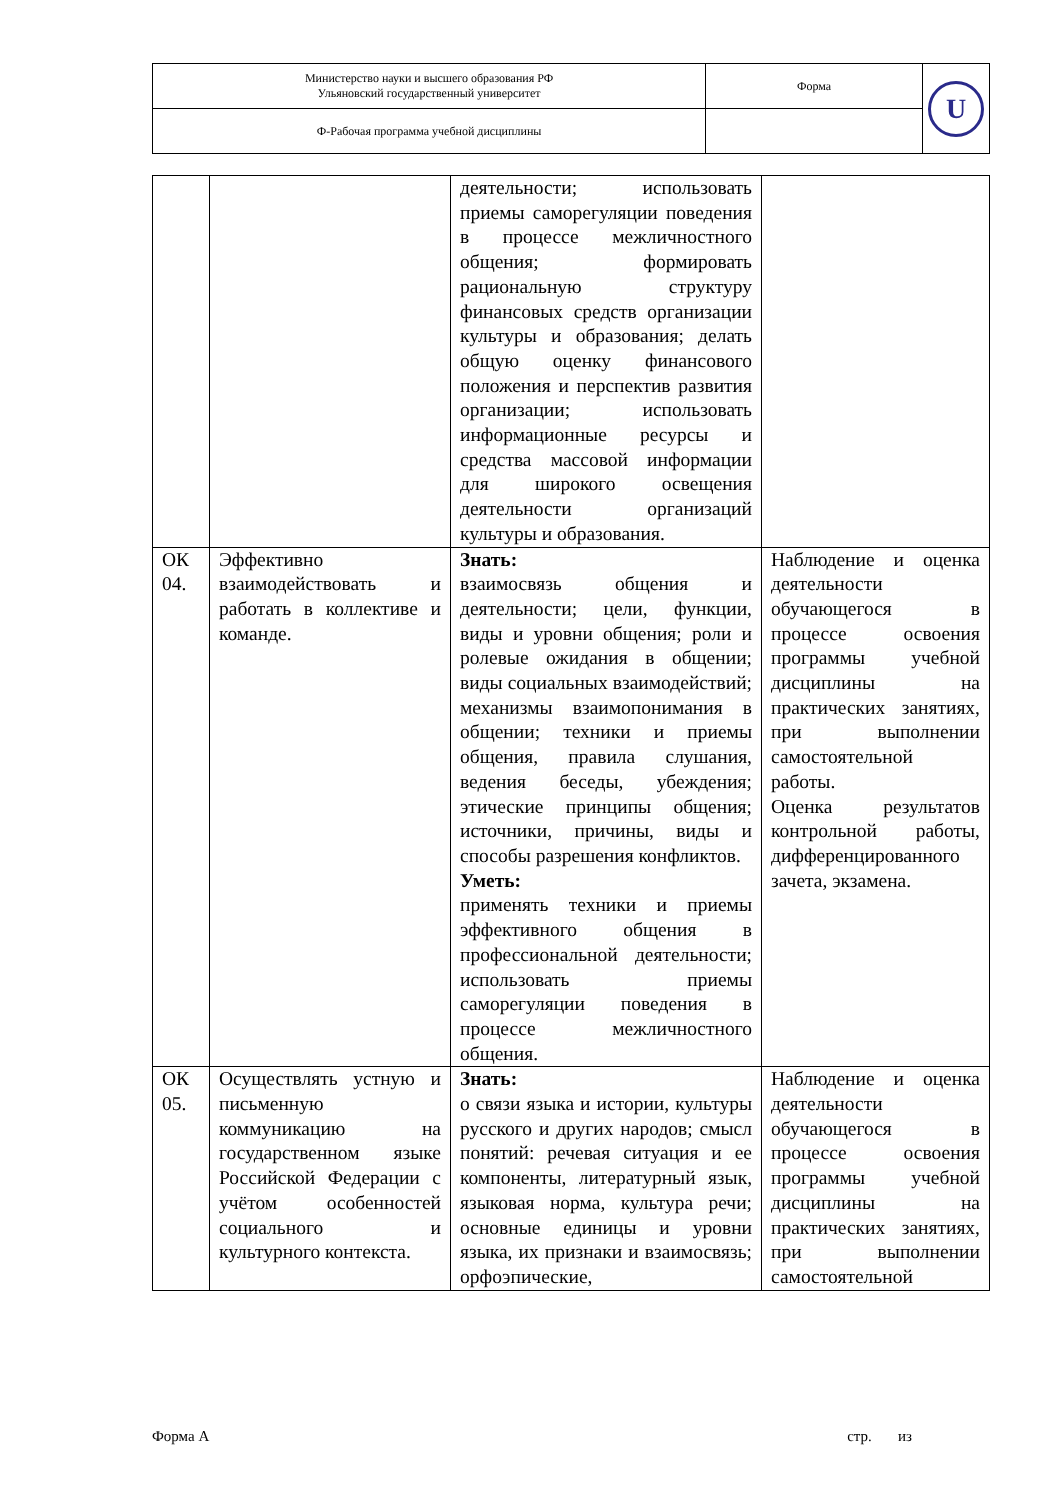| Министерство науки и высшего образования РФ Ульяновский государственный университет | Форма | U |
| Ф-Рабочая программа учебной дисциплины | | |
| | | деятельности; использовать приемы саморегуляции поведения в процессе межличностного общения; формировать рациональную структуру финансовых средств организации культуры и образования; делать общую оценку финансового положения и перспектив развития организации; использовать информационные ресурсы и средства массовой информации для широкого освещения деятельности организаций культуры и образования. | |
| ОК 04. | Эффективно взаимодействовать и работать в коллективе и команде. | Знать: взаимосвязь общения и деятельности; цели, функции, виды и уровни общения; роли и ролевые ожидания в общении; виды социальных взаимодействий; механизмы взаимопонимания в общении; техники и приемы общения, правила слушания, ведения беседы, убеждения; этические принципы общения; источники, причины, виды и способы разрешения конфликтов. Уметь: применять техники и приемы эффективного общения в профессиональной деятельности; использовать приемы саморегуляции поведения в процессе межличностного общения. | Наблюдение и оценка деятельности обучающегося в процессе освоения программы учебной дисциплины на практических занятиях, при выполнении самостоятельной работы. Оценка результатов контрольной работы, дифференцированного зачета, экзамена. |
| ОК 05. | Осуществлять устную и письменную коммуникацию на государственном языке Российской Федерации с учётом особенностей социального и культурного контекста. | Знать: о связи языка и истории, культуры русского и других народов; смысл понятий: речевая ситуация и ее компоненты, литературный язык, языковая норма, культура речи; основные единицы и уровни языка, их признаки и взаимосвязь; орфоэпические, | Наблюдение и оценка деятельности обучающегося в процессе освоения программы учебной дисциплины на практических занятиях, при выполнении самостоятельной |
Форма А стр. из